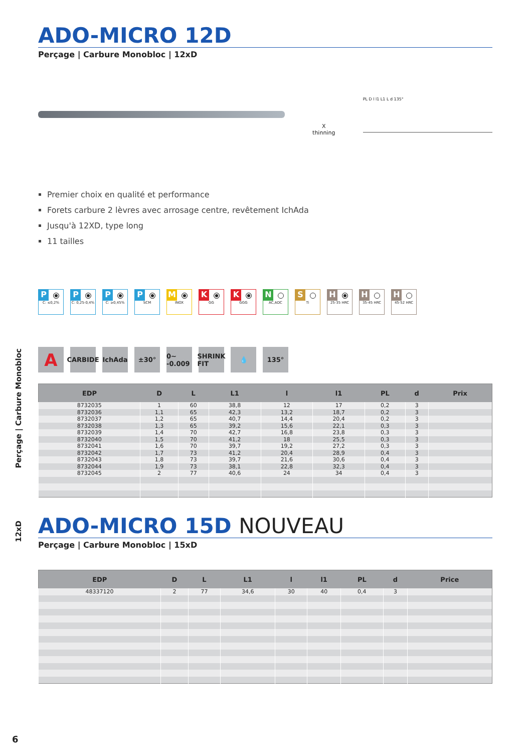12xD Perçage | Carbure Monobloc
ADO-MICRO 12D
Perçage | Carbure Monobloc | 12xD
X thinning
PL D l l1 L1 L d 135°
Premier choix en qualité et performance
Forets carbure 2 lèvres avec arrosage centre, revêtement IchAda
Jusqu'à 12XD, type long
11 tailles
P
C: ≤0,2%
P
C: 0,25-0,4%
P
C: ≥0,45%
P
SCM
M
INOX
K
GG
K
GGG
N
AC,ADC
S
Ti
H
25-35 HRC
H
35-45 HRC
H
45-52 HRC
A
CARBIDE
IchAda ±30° 0~ -0.009
SHRINK FIT
💧 135°
| EDP | D | L | L1 | l | l1 | PL | d | Prix |
| --- | --- | --- | --- | --- | --- | --- | --- | --- |
| 8732035 | 1 | 60 | 38,8 | 12 | 17 | 0,2 | 3 | |
| 8732036 | 1,1 | 65 | 42,3 | 13,2 | 18,7 | 0,2 | 3 | |
| 8732037 | 1,2 | 65 | 40,7 | 14,4 | 20,4 | 0,2 | 3 | |
| 8732038 | 1,3 | 65 | 39,2 | 15,6 | 22,1 | 0,3 | 3 | |
| 8732039 | 1,4 | 70 | 42,7 | 16,8 | 23,8 | 0,3 | 3 | |
| 8732040 | 1,5 | 70 | 41,2 | 18 | 25,5 | 0,3 | 3 | |
| 8732041 | 1,6 | 70 | 39,7 | 19,2 | 27,2 | 0,3 | 3 | |
| 8732042 | 1,7 | 73 | 41,2 | 20,4 | 28,9 | 0,4 | 3 | |
| 8732043 | 1,8 | 73 | 39,7 | 21,6 | 30,6 | 0,4 | 3 | |
| 8732044 | 1,9 | 73 | 38,1 | 22,8 | 32,3 | 0,4 | 3 | |
| 8732045 | 2 | 77 | 40,6 | 24 | 34 | 0,4 | 3 | |
ADO-MICRO 15D NOUVEAU
Perçage | Carbure Monobloc | 15xD
| EDP | D | L | L1 | l | l1 | PL | d | Price |
| --- | --- | --- | --- | --- | --- | --- | --- | --- |
| 48337120 | 2 | 77 | 34,6 | 30 | 40 | 0,4 | 3 | |
6